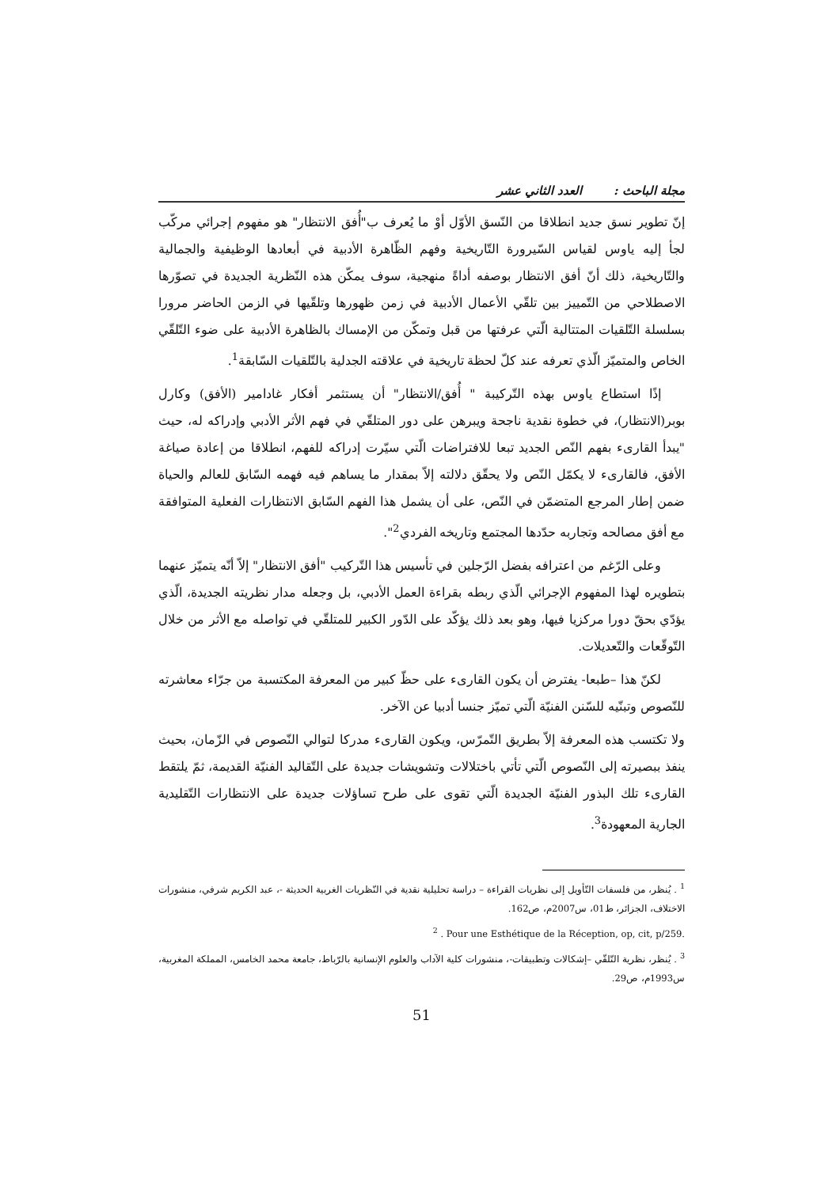مجلة الباحث : العدد الثاني عشر
إنّ تطوير نسق جديد انطلاقا من النّسق الأوّل أوْ ما يُعرف ب"أُفق الانتظار" هو مفهوم إجرائي مركّب لجأ إليه ياوس لقياس السّيرورة التّاريخية وفهم الظّاهرة الأدبية في أبعادها الوظيفية والجمالية والتّاريخية، ذلك أنّ أفق الانتظار بوصفه أداةً منهجية، سوف يمكّن هذه النّظرية الجديدة في تصوّرها الاصطلاحي من التّمييز بين تلقّي الأعمال الأدبية في زمن ظهورها وتلقّيها في الزمن الحاضر مرورا بسلسلة التّلقيات المتتالية الّتي عرفتها من قبل وتمكّن من الإمساك بالظاهرة الأدبية على ضوء التّلقّي الخاص والمتميّز الّذي تعرفه عند كلّ لحظة تاريخية في علاقته الجدلية بالتّلقيات السّابقة<sup>1</sup>.
إذًا استطاع ياوس بهذه التّركيبة " أُفق/الانتظار" أن يستثمر أفكار غادامير (الأفق) وكارل بوبر(الانتظار)، في خطوة نقدية ناجحة ويبرهن على دور المتلقّي في فهم الأثر الأدبي وإدراكه له، حيث "يبدأ القارىء بفهم النّص الجديد تبعا للافتراضات الّتي سيّرت إدراكه للفهم، انطلاقا من إعادة صياغة الأفق، فالقارىء لا يكمّل النّص ولا يحقّق دلالته إلاّ بمقدار ما يساهم فيه فهمه السّابق للعالم والحياة ضمن إطار المرجع المتضمّن في النّص، على أن يشمل هذا الفهم السّابق الانتظارات الفعلية المتوافقة مع أفق مصالحه وتجاربه حدّدها المجتمع وتاريخه الفردي<sup>2</sup>".
وعلى الرّغم من اعترافه بفضل الرّجلين في تأسيس هذا التّركيب "أفق الانتظار" إلاّ أنّه يتميّز عنهما بتطويره لهذا المفهوم الإجرائي الّذي ربطه بقراءة العمل الأدبي، بل وجعله مدار نظريته الجديدة، الّذي يؤدّي بحقّ دورا مركزيا فيها، وهو بعد ذلك يؤكّد على الدّور الكبير للمتلقّي في تواصله مع الأثر من خلال التّوقّعات والتّعديلات.
لكنّ هذا –طبعا- يفترض أن يكون القارىء على حظّ كبير من المعرفة المكتسبة من جرّاء معاشرته للنّصوص وتبنّيه للسّنن الفنيّة الّتي تميّز جنسا أدبيا عن الآخر.
ولا تكتسب هذه المعرفة إلاّ بطريق التّمرّس، ويكون القارىء مدركا لتوالي النّصوص في الزّمان، بحيث ينفذ ببصيرته إلى النّصوص الّتي تأتي باختلالات وتشويشات جديدة على التّقاليد الفنيّة القديمة، ثمّ يلتقط القارىء تلك البذور الفنيّة الجديدة الّتي تقوى على طرح تساؤلات جديدة على الانتظارات التّقليدية الجارية المعهودة<sup>3</sup>.
<sup>1</sup> . يُنظر، من فلسفات التّأويل إلى نظريات القراءة – دراسة تحليلية نقدية في النّظريات الغربية الحديثة -، عبد الكريم شرفي، منشورات الاختلاف، الجزائر، ط01، س2007م، ص162.
<sup>2</sup> . Pour une Esthétique de la Réception, op, cit, p/259.
<sup>3</sup> . يُنظر، نظرية التّلقّي –إشكالات وتطبيقات-، منشورات كلية الآداب والعلوم الإنسانية بالرّباط، جامعة محمد الخامس، المملكة المغربية، س1993م، ص29.
51